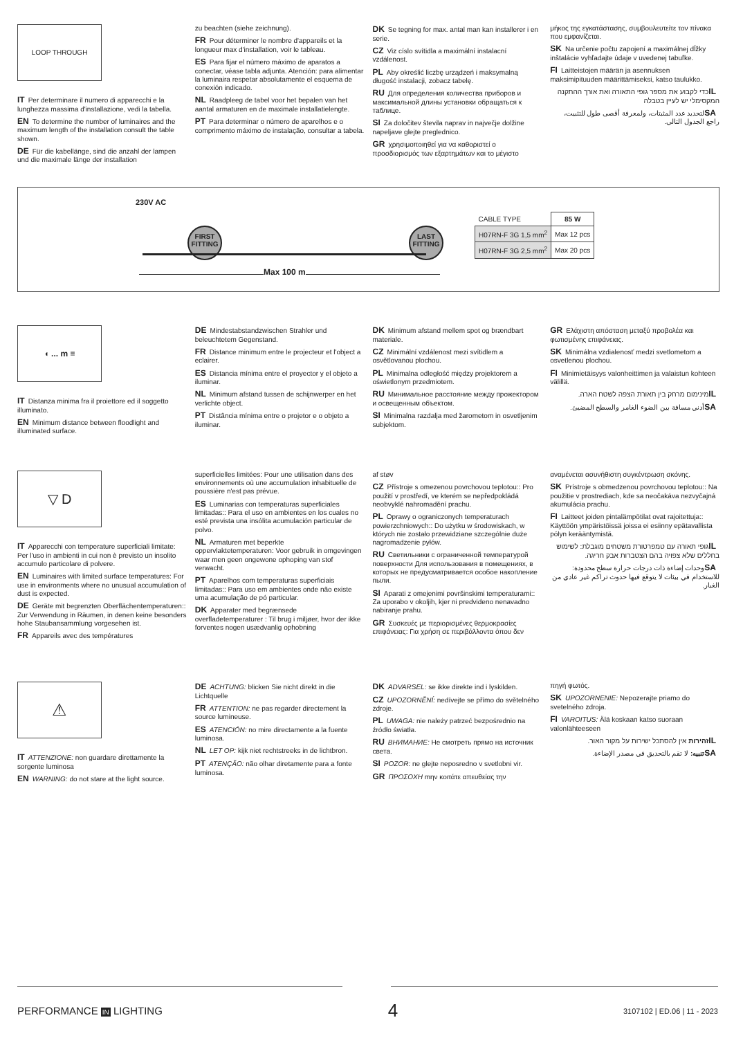LOOP THROUGH
IT Per determinare il numero di apparecchi e la lunghezza massima d'installazione, vedi la tabella.
EN To determine the number of luminaires and the maximum length of the installation consult the table shown.
DE Für die kabellänge, sind die anzahl der lampen und die maximale länge der installation
zu beachten (siehe zeichnung).
FR Pour déterminer le nombre d'appareils et la longueur max d'installation, voir le tableau.
ES Para fijar el número máximo de aparatos a conectar, véase tabla adjunta. Atención: para alimentar la luminaira respetar absolutamente el esquema de conexión indicado.
NL Raadpleeg de tabel voor het bepalen van het aantal armaturen en de maximale installatielengte.
PT Para determinar o número de aparelhos e o comprimento máximo de instalação, consultar a tabela.
DK Se tegning for max. antal man kan installerer i en serie.
CZ Viz císlo svítidla a maximální instalacní vzdálenost.
PL Aby określić liczbę urządzeń i maksymalną długość instalacji, zobacz tabelę.
RU Для определения количества приборов и максимальной длины установки обращаться к таблице.
SI Za določitev števila naprav in največje dolžine napeljave glejte preglednico.
GR χρησιμοποιηθεί για να καθοριστεί ο προσδιορισμός των εξαρτημάτων και το μέγιστο
μήκος της εγκατάστασης, συμβουλευτείτε τον πίνακα που εμφανίζεται.
SK Na určenie počtu zapojení a maximálnej dĺžky inštalácie vyhľadajte údaje v uvedenej tabuľke.
FI Laitteistojen määrän ja asennuksen maksimipituuden määrittämiseksi, katso taulukko.
IL כדי לקבוע את מספר גופי התאורה ואת אורך ההתקנה המקסימלי יש לעיין בטבלה
SA لتحديد عدد المثبتات، ولمعرفة أقصى طول للتثبيت، راجع الجدول التالي.
230V AC
FIRST FITTING
LAST FITTING
Max 100 m
| CABLE TYPE | 85 W |
| H07RN-F 3G 1,5 mm<sup>2</sup> | Max 12 pcs |
| H07RN-F 3G 2,5 mm<sup>2</sup> | Max 20 pcs |
◖ ... m ≡
IT Distanza minima fra il proiettore ed il soggetto illuminato.
EN Minimum distance between floodlight and illuminated surface.
DE Mindestabstandzwischen Strahler und beleuchtetem Gegenstand.
FR Distance minimum entre le projecteur et l'object a eclairer.
ES Distancia mínima entre el proyector y el objeto a iluminar.
NL Minimum afstand tussen de schijnwerper en het verlichte object.
PT Distância mínima entre o projetor e o objeto a iluminar.
DK Minimum afstand mellem spot og brændbart materiale.
CZ Minimální vzdálenost mezi svítidlem a osvětlovanou plochou.
PL Minimalna odległość między projektorem a oświetlonym przedmiotem.
RU Минимальное расстояние между прожектором и освещенным объектом.
SI Minimalna razdalja med žarometom in osvetljenim subjektom.
GR Ελάχιστη απόσταση μεταξύ προβολέα και φωτισμένης επιφάνειας.
SK Minimálna vzdialenosť medzi svetlometom a osvetlenou plochou.
FI Minimietäisyys valonheittimen ja valaistun kohteen välillä.
IL מינימום מרחק בין תאורת הצפה לשטח הארה.
SA أدني مسافة بين الضوء الغامر والسطح المضيئ.
▽ D
IT Apparecchi con temperature superficiali limitate: Per l'uso in ambienti in cui non è previsto un insolito accumulo particolare di polvere.
EN Luminaires with limited surface temperatures: For use in environments where no unusual accumulation of dust is expected.
DE Geräte mit begrenzten Oberflächentemperaturen:: Zur Verwendung in Räumen, in denen keine besonders hohe Staubansammlung vorgesehen ist.
FR Appareils avec des températures
superficielles limitées: Pour une utilisation dans des environnements où une accumulation inhabituelle de poussière n'est pas prévue.
ES Luminarias con temperaturas superficiales limitadas:: Para el uso en ambientes en los cuales no esté prevista una insólita acumulación particular de polvo.
NL Armaturen met beperkte oppervlaktetemperaturen: Voor gebruik in omgevingen waar men geen ongewone ophoping van stof verwacht.
PT Aparelhos com temperaturas superficiais limitadas:: Para uso em ambientes onde não existe uma acumulação de pó particular.
DK Apparater med begrænsede overfladetemperaturer : Til brug i miljøer, hvor der ikke forventes nogen usædvanlig ophobning
af støv
CZ Přístroje s omezenou povrchovou teplotou:: Pro použití v prostředí, ve kterém se nepředpokládá neobvyklé nahromadění prachu.
PL Oprawy o ograniczonych temperaturach powierzchniowych:: Do użytku w środowiskach, w których nie zostało przewidziane szczególnie duże nagromadzenie pyłów.
RU Светильники с ограниченной температурой поверхности Для использования в помещениях, в которых не предусматривается особое накопление пыли.
SI Aparati z omejenimi površinskimi temperaturami:: Za uporabo v okoljih, kjer ni predvideno nenavadno nabiranje prahu.
GR Συσκευές με περιορισμένες θερμοκρασίες επιφάνειας: Για χρήση σε περιβάλλοντα όπου δεν
αναμένεται ασυνήθιστη συγκέντρωση σκόνης.
SK Prístroje s obmedzenou povrchovou teplotou:: Na použitie v prostrediach, kde sa neočakáva nezvyčajná akumulácia prachu.
FI Laitteet joiden pintalämpötilat ovat rajoitettuja:: Käyttöön ympäristöissä joissa ei esiinny epätavallista pölyn kerääntymistä.
IL גופי תאורה עם טמפרטורת משטחים מוגבלת: לשימוש בחללים שלא צפויה בהם הצטברות אבק חריגה.
SA وحدات إضاءة ذات درجات حرارة سطح محدودة: للاستخدام في بيئات لا يتوقع فيها حدوث تراكم غير عادي من الغبار.
⚠
IT ATTENZIONE: non guardare direttamente la sorgente luminosa
EN WARNING: do not stare at the light source.
DE ACHTUNG: blicken Sie nicht direkt in die Lichtquelle
FR ATTENTION: ne pas regarder directement la source lumineuse.
ES ATENCIÓN: no mire directamente a la fuente luminosa.
NL LET OP: kijk niet rechtstreeks in de lichtbron.
PT ATENÇÃO: não olhar diretamente para a fonte luminosa.
DK ADVARSEL: se ikke direkte ind i lyskilden.
CZ UPOZORNĚNÍ: nedívejte se přímo do světelného zdroje.
PL UWAGA: nie należy patrzeć bezpośrednio na źródło światła.
RU ВНИМАНИЕ: Не смотреть прямо на источник света.
SI POZOR: ne glejte neposredno v svetlobni vir.
GR ΠΡΟΣΟΧΗ mην κοιτάτε απευθείας την
πηγή φωτός.
SK UPOZORNENIE: Nepozerajte priamo do svetelného zdroja.
FI VAROITUS: Älä koskaan katso suoraan valonlähteeseen
IL זהירות אין להסתכל ישירות על מקור האור.
SA تنبيه: لا تقم بالتحديق في مصدر الإضاءة.
PERFORMANCE IN LIGHTING 4 3107102 | ED.06 | 11 - 2023